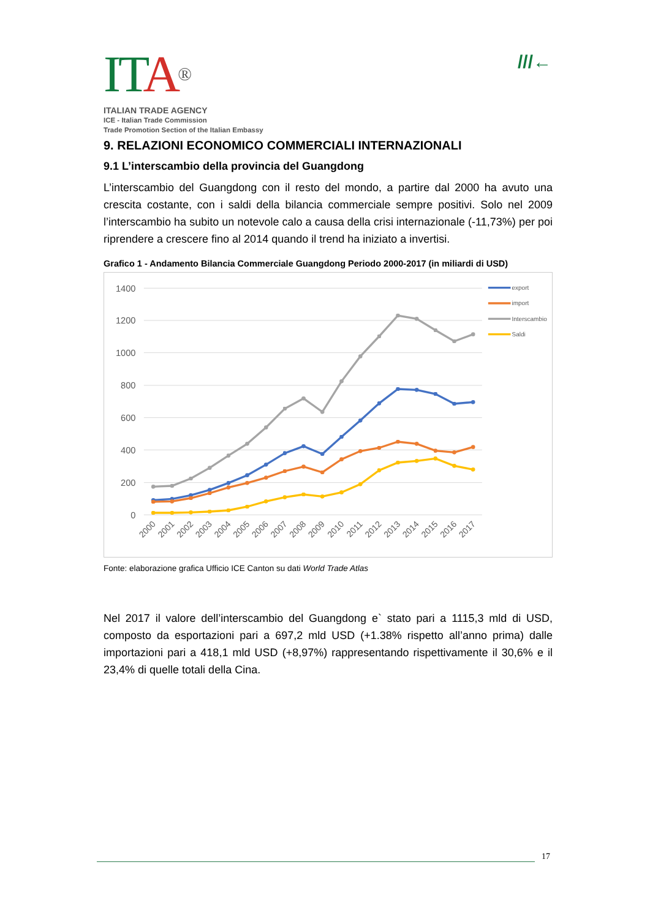ITA®
ITALIAN TRADE AGENCY
ICE - Italian Trade Commission
Trade Promotion Section of the Italian Embassy
///←
9. RELAZIONI ECONOMICO COMMERCIALI INTERNAZIONALI
9.1 L’interscambio della provincia del Guangdong
L’interscambio del Guangdong con il resto del mondo, a partire dal 2000 ha avuto una crescita costante, con i saldi della bilancia commerciale sempre positivi. Solo nel 2009 l’interscambio ha subito un notevole calo a causa della crisi internazionale (-11,73%) per poi riprendere a crescere fino al 2014 quando il trend ha iniziato a invertisi.
Grafico 1 - Andamento Bilancia Commerciale Guangdong Periodo 2000-2017 (in miliardi di USD)
1400
1200
1000
800
600
400
200
0
2000
2001
2002
2003
2004
2005
2006
2007
2008
2009
2010
2011
2012
2013
2014
2015
2016
2017
export
import
Interscambio
Saldi
Fonte: elaborazione grafica Ufficio ICE Canton su dati World Trade Atlas
Nel 2017 il valore dell’interscambio del Guangdong e` stato pari a 1115,3 mld di USD, composto da esportazioni pari a 697,2 mld USD (+1.38% rispetto all’anno prima) dalle importazioni pari a 418,1 mld USD (+8,97%) rappresentando rispettivamente il 30,6% e il 23,4% di quelle totali della Cina.
17